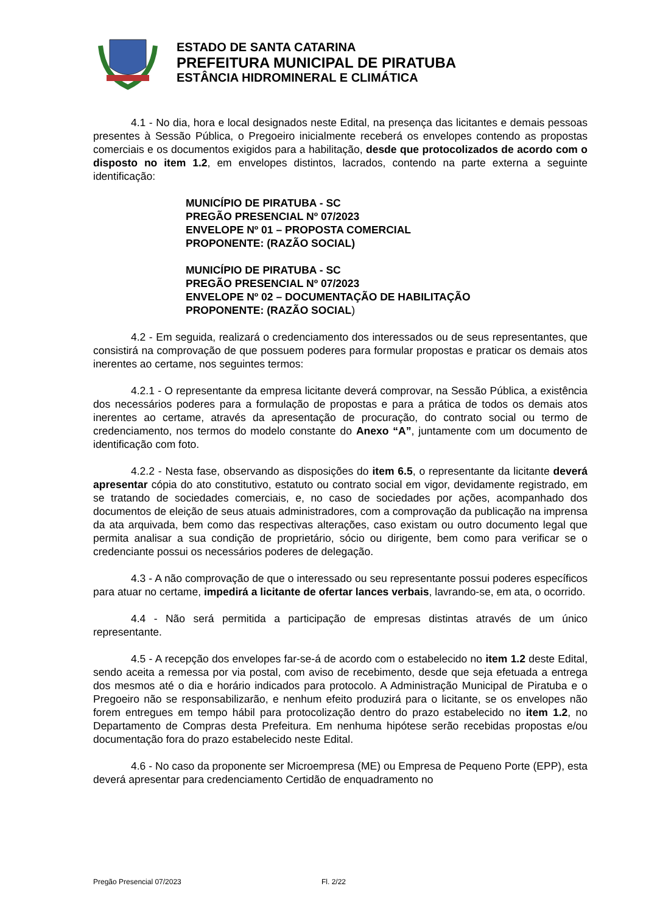ESTADO DE SANTA CATARINA
PREFEITURA MUNICIPAL DE PIRATUBA
ESTÂNCIA HIDROMINERAL E CLIMÁTICA
4.1 - No dia, hora e local designados neste Edital, na presença das licitantes e demais pessoas presentes à Sessão Pública, o Pregoeiro inicialmente receberá os envelopes contendo as propostas comerciais e os documentos exigidos para a habilitação, desde que protocolizados de acordo com o disposto no item 1.2, em envelopes distintos, lacrados, contendo na parte externa a seguinte identificação:
MUNICÍPIO DE PIRATUBA - SC
PREGÃO PRESENCIAL Nº 07/2023
ENVELOPE Nº 01 – PROPOSTA COMERCIAL
PROPONENTE: (RAZÃO SOCIAL)
MUNICÍPIO DE PIRATUBA - SC
PREGÃO PRESENCIAL Nº 07/2023
ENVELOPE Nº 02 – DOCUMENTAÇÃO DE HABILITAÇÃO
PROPONENTE: (RAZÃO SOCIAL)
4.2 - Em seguida, realizará o credenciamento dos interessados ou de seus representantes, que consistirá na comprovação de que possuem poderes para formular propostas e praticar os demais atos inerentes ao certame, nos seguintes termos:
4.2.1 - O representante da empresa licitante deverá comprovar, na Sessão Pública, a existência dos necessários poderes para a formulação de propostas e para a prática de todos os demais atos inerentes ao certame, através da apresentação de procuração, do contrato social ou termo de credenciamento, nos termos do modelo constante do Anexo “A”, juntamente com um documento de identificação com foto.
4.2.2 - Nesta fase, observando as disposições do item 6.5, o representante da licitante deverá apresentar cópia do ato constitutivo, estatuto ou contrato social em vigor, devidamente registrado, em se tratando de sociedades comerciais, e, no caso de sociedades por ações, acompanhado dos documentos de eleição de seus atuais administradores, com a comprovação da publicação na imprensa da ata arquivada, bem como das respectivas alterações, caso existam ou outro documento legal que permita analisar a sua condição de proprietário, sócio ou dirigente, bem como para verificar se o credenciante possui os necessários poderes de delegação.
4.3 - A não comprovação de que o interessado ou seu representante possui poderes específicos para atuar no certame, impedirá a licitante de ofertar lances verbais, lavrando-se, em ata, o ocorrido.
4.4 - Não será permitida a participação de empresas distintas através de um único representante.
4.5 - A recepção dos envelopes far-se-á de acordo com o estabelecido no item 1.2 deste Edital, sendo aceita a remessa por via postal, com aviso de recebimento, desde que seja efetuada a entrega dos mesmos até o dia e horário indicados para protocolo. A Administração Municipal de Piratuba e o Pregoeiro não se responsabilizarão, e nenhum efeito produzirá para o licitante, se os envelopes não forem entregues em tempo hábil para protocolização dentro do prazo estabelecido no item 1.2, no Departamento de Compras desta Prefeitura. Em nenhuma hipótese serão recebidas propostas e/ou documentação fora do prazo estabelecido neste Edital.
4.6 - No caso da proponente ser Microempresa (ME) ou Empresa de Pequeno Porte (EPP), esta deverá apresentar para credenciamento Certidão de enquadramento no
Pregão Presencial 07/2023 Fl. 2/22